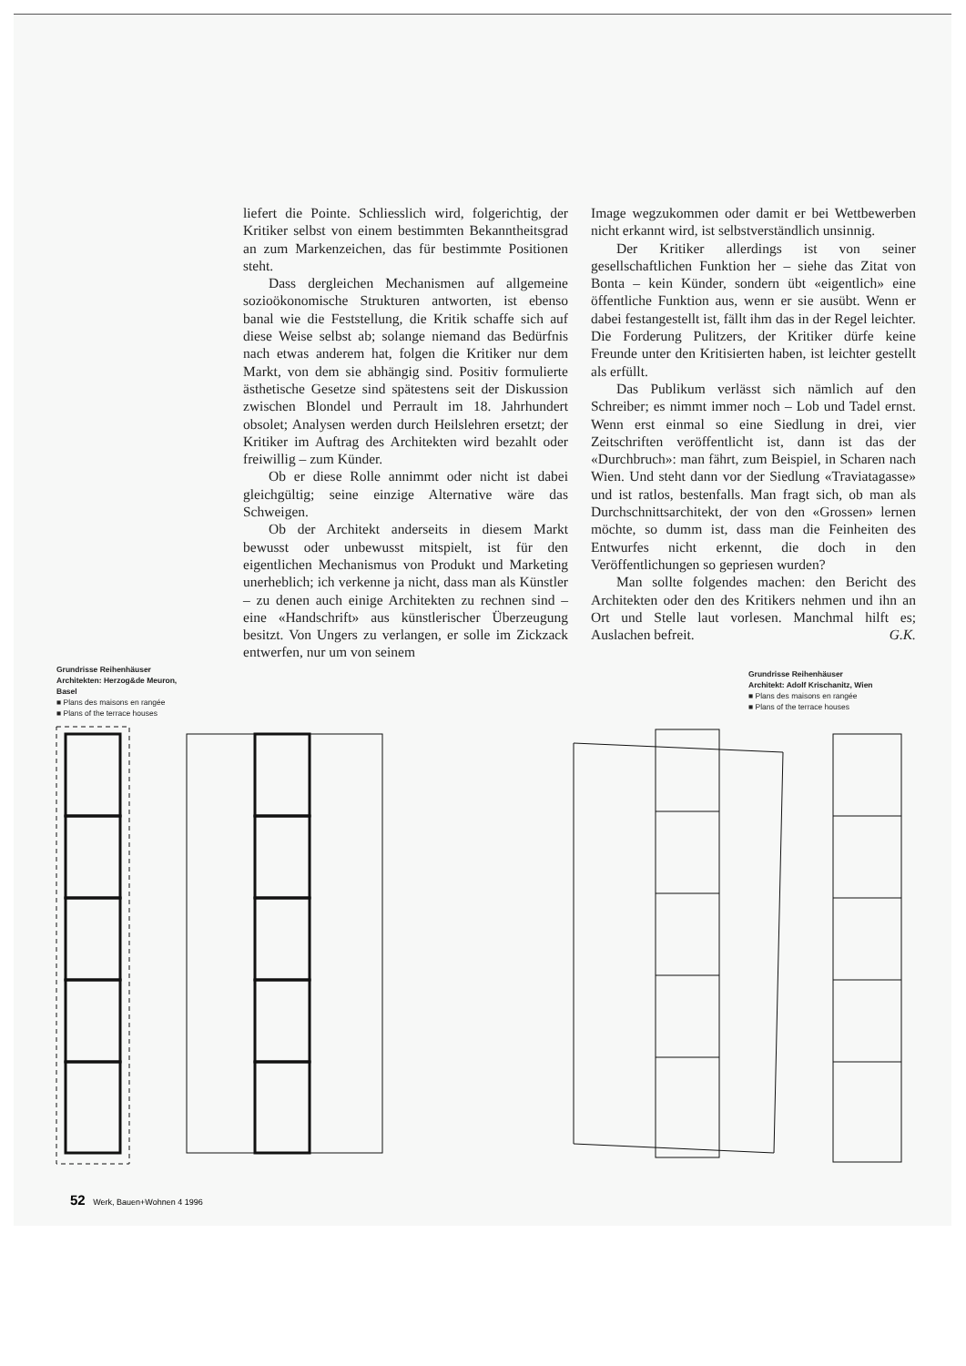liefert die Pointe. Schliesslich wird, folgerichtig, der Kritiker selbst von einem bestimmten Bekanntheitsgrad an zum Markenzeichen, das für bestimmte Positionen steht.
Dass dergleichen Mechanismen auf allgemeine sozioökonomische Strukturen antworten, ist ebenso banal wie die Feststellung, die Kritik schaffe sich auf diese Weise selbst ab; solange niemand das Bedürfnis nach etwas anderem hat, folgen die Kritiker nur dem Markt, von dem sie abhängig sind. Positiv formulierte ästhetische Gesetze sind spätestens seit der Diskussion zwischen Blondel und Perrault im 18. Jahrhundert obsolet; Analysen werden durch Heilslehren ersetzt; der Kritiker im Auftrag des Architekten wird bezahlt oder freiwillig – zum Künder.
Ob er diese Rolle annimmt oder nicht ist dabei gleichgültig; seine einzige Alternative wäre das Schweigen.
Ob der Architekt anderseits in diesem Markt bewusst oder unbewusst mitspielt, ist für den eigentlichen Mechanismus von Produkt und Marketing unerheblich; ich verkenne ja nicht, dass man als Künstler – zu denen auch einige Architekten zu rechnen sind – eine «Handschrift» aus künstlerischer Überzeugung besitzt. Von Ungers zu verlangen, er solle im Zickzack entwerfen, nur um von seinem
Image wegzukommen oder damit er bei Wettbewerben nicht erkannt wird, ist selbstverständlich unsinnig.
Der Kritiker allerdings ist von seiner gesellschaftlichen Funktion her – siehe das Zitat von Bonta – kein Künder, sondern übt «eigentlich» eine öffentliche Funktion aus, wenn er sie ausübt. Wenn er dabei festangestellt ist, fällt ihm das in der Regel leichter. Die Forderung Pulitzers, der Kritiker dürfe keine Freunde unter den Kritisierten haben, ist leichter gestellt als erfüllt.
Das Publikum verlässt sich nämlich auf den Schreiber; es nimmt immer noch – Lob und Tadel ernst. Wenn erst einmal so eine Siedlung in drei, vier Zeitschriften veröffentlicht ist, dann ist das der «Durchbruch»: man fährt, zum Beispiel, in Scharen nach Wien. Und steht dann vor der Siedlung «Traviatagasse» und ist ratlos, bestenfalls. Man fragt sich, ob man als Durchschnittsarchitekt, der von den «Grossen» lernen möchte, so dumm ist, dass man die Feinheiten des Entwurfes nicht erkennt, die doch in den Veröffentlichungen so gepriesen wurden?
Man sollte folgendes machen: den Bericht des Architekten oder den des Kritikers nehmen und ihn an Ort und Stelle laut vorlesen. Manchmal hilft es; Auslachen befreit. G.K.
Grundrisse Reihenhäuser
Architekten: Herzog&de Meuron,
Basel
■ Plans des maisons en rangée
■ Plans of the terrace houses
Grundrisse Reihenhäuser
Architekt: Adolf Krischanitz, Wien
■ Plans des maisons en rangée
■ Plans of the terrace houses
52 Werk, Bauen+Wohnen 4 1996